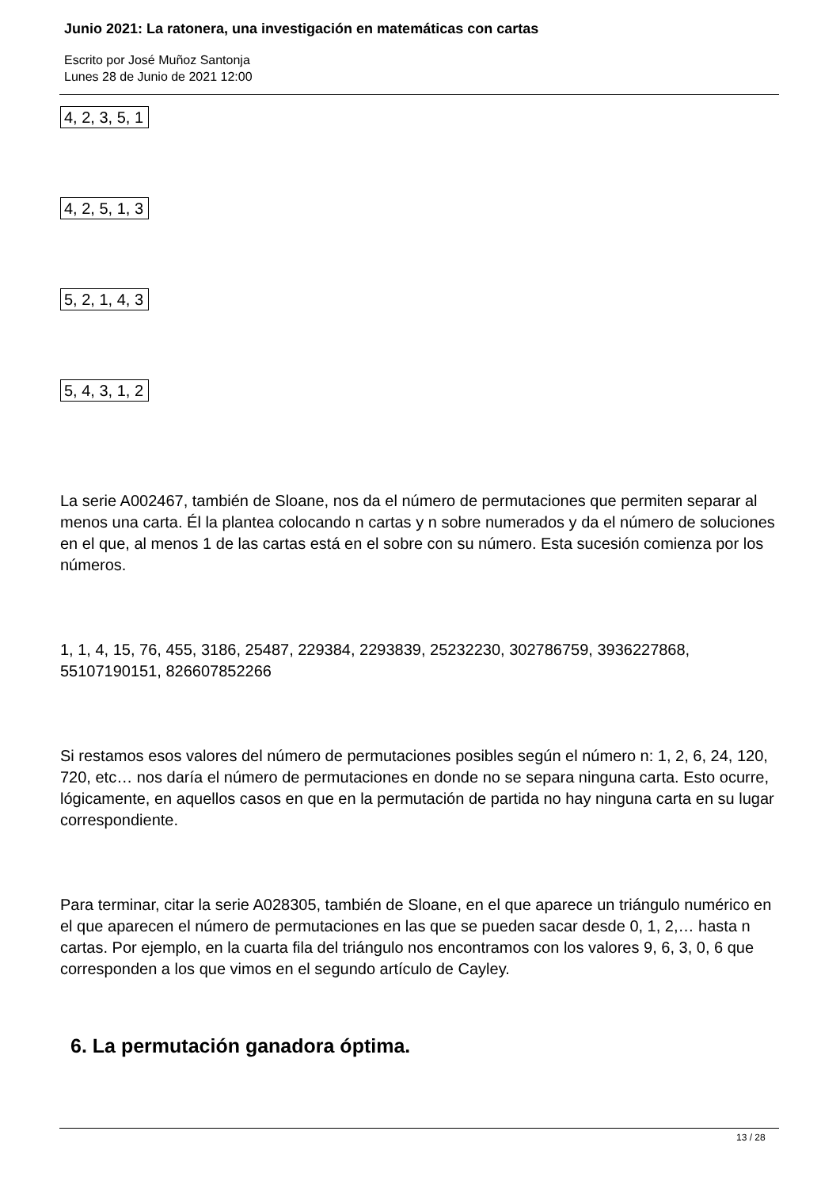Junio 2021: La ratonera, una investigación en matemáticas con cartas
Escrito por José Muñoz Santonja
Lunes 28 de Junio de 2021 12:00
| 4, 2, 3, 5, 1 |
| 4, 2, 5, 1, 3 |
| 5, 2, 1, 4, 3 |
| 5, 4, 3, 1, 2 |
La serie A002467, también de Sloane, nos da el número de permutaciones que permiten separar al menos una carta. Él la plantea colocando n cartas y n sobre numerados y da el número de soluciones en el que, al menos 1 de las cartas está en el sobre con su número. Esta sucesión comienza por los números.
1, 1, 4, 15, 76, 455, 3186, 25487, 229384, 2293839, 25232230, 302786759, 3936227868, 55107190151, 826607852266
Si restamos esos valores del número de permutaciones posibles según el número n: 1, 2, 6, 24, 120, 720, etc… nos daría el número de permutaciones en donde no se separa ninguna carta. Esto ocurre, lógicamente, en aquellos casos en que en la permutación de partida no hay ninguna carta en su lugar correspondiente.
Para terminar, citar la serie A028305, también de Sloane, en el que aparece un triángulo numérico en el que aparecen el número de permutaciones en las que se pueden sacar desde 0, 1, 2,… hasta n cartas. Por ejemplo, en la cuarta fila del triángulo nos encontramos con los valores 9, 6, 3, 0, 6 que corresponden a los que vimos en el segundo artículo de Cayley.
6. La permutación ganadora óptima.
13 / 28